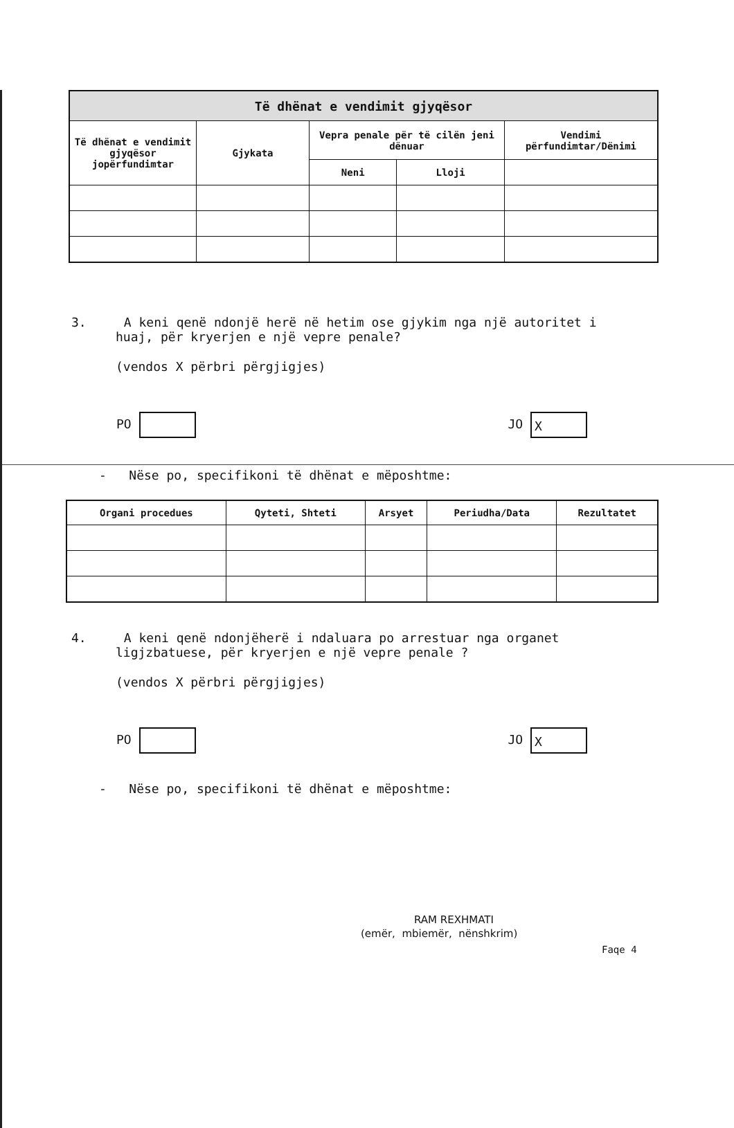| Të dhënat e vendimit gjyqësor | | | | |
| --- | --- | --- | --- | --- |
| Të dhënat e vendimit gjyqësor jopërfundimtar | Gjykata | Vepra penale për të cilën jeni dënuar | | Vendimi përfundimtar/Dënimi |
| | | Neni | Lloji | |
3. A keni qenë ndonjë herë në hetim ose gjykim nga një autoritet i
huaj, për kryerjen e një vepre penale?
(vendos X përbri përgjigjes)
PO JO X
- Nëse po, specifikoni të dhënat e mëposhtme:
| Organi procedues | Qyteti, Shteti | Arsyet | Periudha/Data | Rezultatet |
| --- | --- | --- | --- | --- |
4. A keni qenë ndonjëherë i ndaluara po arrestuar nga organet
ligjzbatuese, për kryerjen e një vepre penale ?
(vendos X përbri përgjigjes)
PO JO X
- Nëse po, specifikoni të dhënat e mëposhtme:
RAM REXHMATI
(emër, mbiemër, nënshkrim)
Faqe 4